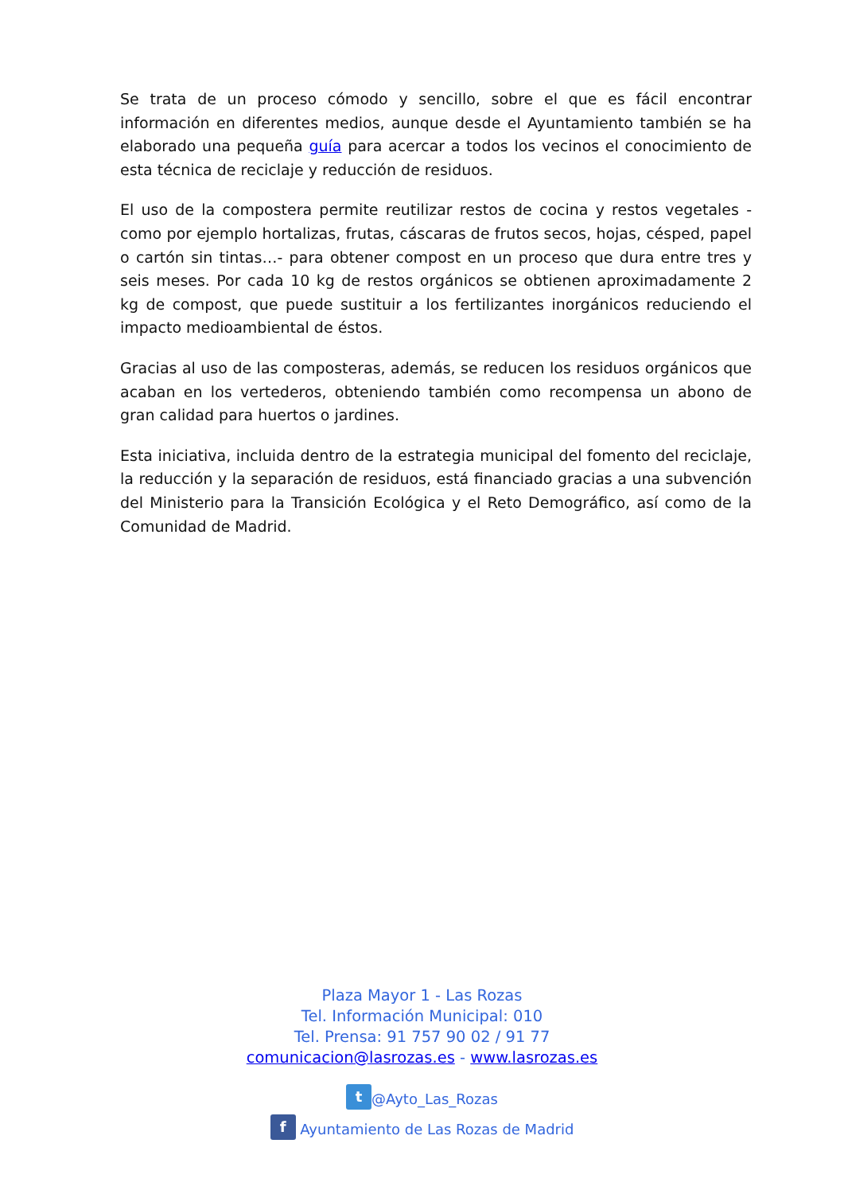Se trata de un proceso cómodo y sencillo, sobre el que es fácil encontrar información en diferentes medios, aunque desde el Ayuntamiento también se ha elaborado una pequeña guía para acercar a todos los vecinos el conocimiento de esta técnica de reciclaje y reducción de residuos.
El uso de la compostera permite reutilizar restos de cocina y restos vegetales -como por ejemplo hortalizas, frutas, cáscaras de frutos secos, hojas, césped, papel o cartón sin tintas…- para obtener compost en un proceso que dura entre tres y seis meses. Por cada 10 kg de restos orgánicos se obtienen aproximadamente 2 kg de compost, que puede sustituir a los fertilizantes inorgánicos reduciendo el impacto medioambiental de éstos.
Gracias al uso de las composteras, además, se reducen los residuos orgánicos que acaban en los vertederos, obteniendo también como recompensa un abono de gran calidad para huertos o jardines.
Esta iniciativa, incluida dentro de la estrategia municipal del fomento del reciclaje, la reducción y la separación de residuos, está financiado gracias a una subvención del Ministerio para la Transición Ecológica y el Reto Demográfico, así como de la Comunidad de Madrid.
Plaza Mayor 1 - Las Rozas
Tel. Información Municipal: 010
Tel. Prensa: 91 757 90 02 / 91 77
comunicacion@lasrozas.es - www.lasrozas.es
t @Ayto_Las_Rozas
f Ayuntamiento de Las Rozas de Madrid